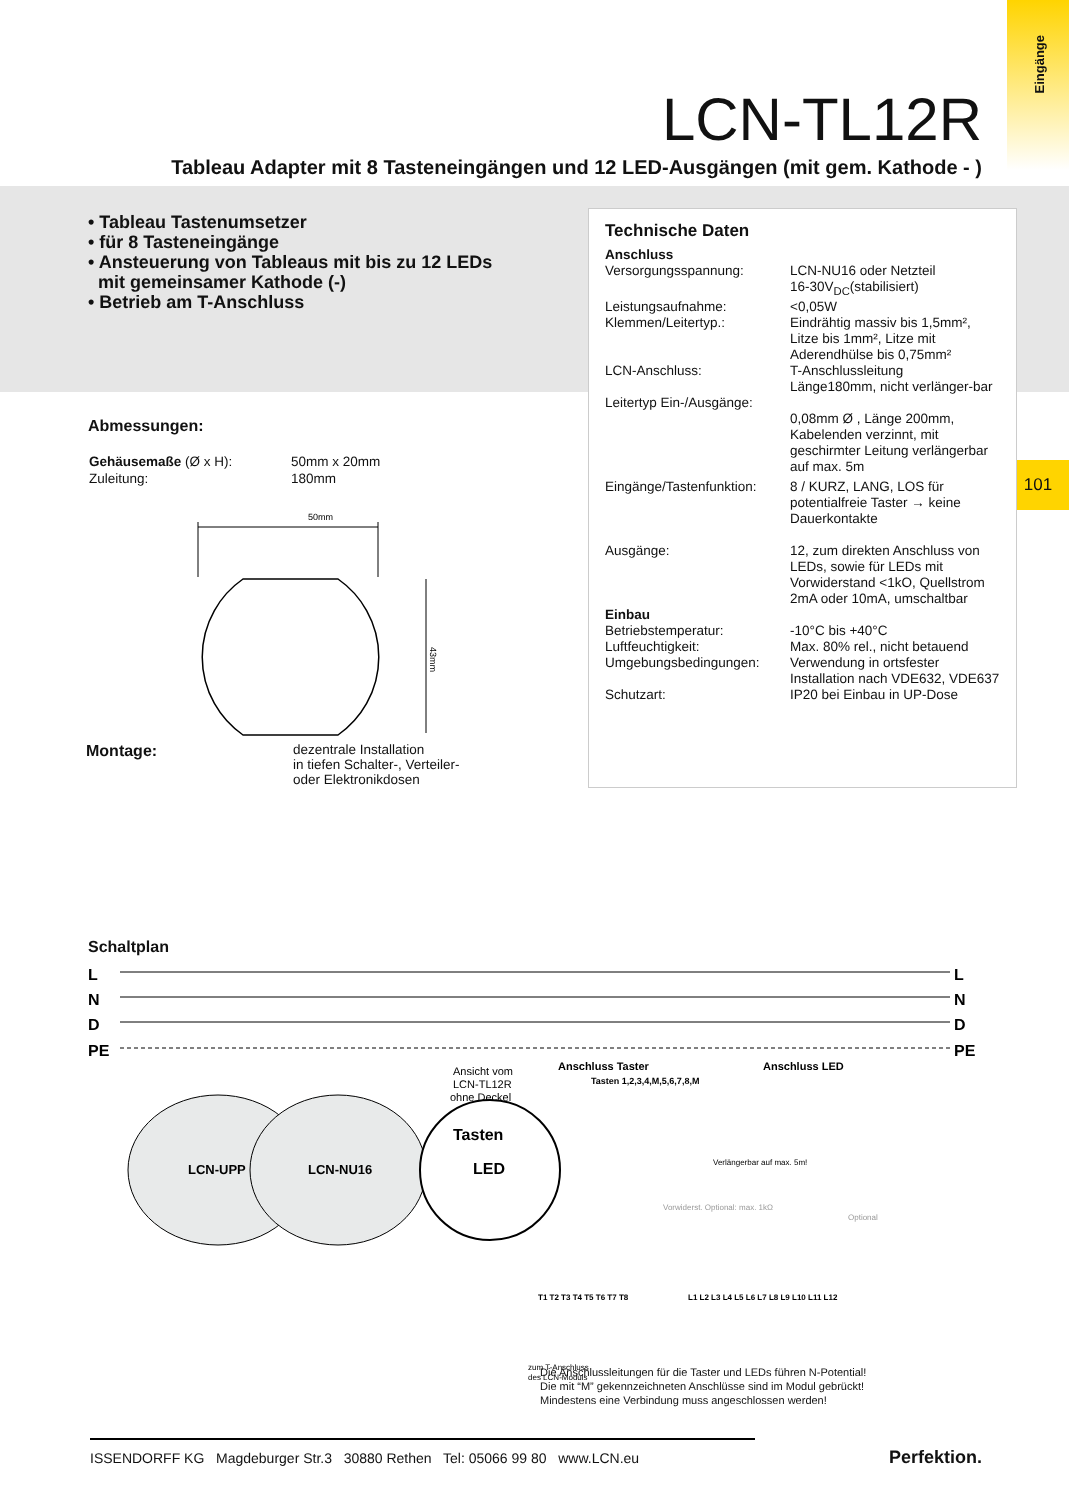Eingänge
101
LCN-TL12R
Tableau Adapter mit 8 Tasteneingängen und 12 LED-Ausgängen (mit gem. Kathode - )
• Tableau Tastenumsetzer
• für 8 Tasteneingänge
• Ansteuerung von Tableaus mit bis zu 12 LEDs
mit gemeinsamer Kathode (-)
• Betrieb am T-Anschluss
Abmessungen:
| Gehäusemaße (Ø x H): | 50mm x 20mm |
| Zuleitung: | 180mm |
50mm
43mm
| Montage: | dezentrale Installation in tiefen Schalter-, Verteiler- oder Elektronikdosen |
Technische Daten
| Anschluss | |
| Versorgungsspannung: | LCN-NU16 oder Netzteil 16-30V<sub>DC</sub>(stabilisiert) |
| Leistungsaufnahme: | <0,05W |
| Klemmen/Leitertyp.: | Eindrähtig massiv bis 1,5mm², Litze bis 1mm², Litze mit Aderendhülse bis 0,75mm² |
| LCN-Anschluss: | T-Anschlussleitung Länge180mm, nicht verlänger-bar |
| Leitertyp Ein-/Ausgänge: | 0,08mm Ø , Länge 200mm, Kabelenden verzinnt, mit geschirmter Leitung verlängerbar auf max. 5m |
| Eingänge/Tastenfunktion: | 8 / KURZ, LANG, LOS für potentialfreie Taster → keine Dauerkontakte |
| Ausgänge: | 12, zum direkten Anschluss von LEDs, sowie für LEDs mit Vorwiderstand <1kO, Quellstrom 2mA oder 10mA, umschaltbar |
| Einbau | |
| Betriebstemperatur: | -10°C bis +40°C |
| Luftfeuchtigkeit: | Max. 80% rel., nicht betauend |
| Umgebungsbedingungen: | Verwendung in ortsfester Installation nach VDE632, VDE637 |
| Schutzart: | IP20 bei Einbau in UP-Dose |
Schaltplan
L
N
D
PE
L
N
D
PE
LCN-UPP
LCN-NU16
Tasten
LED
Ansicht vom
LCN-TL12R
ohne Deckel
Anschluss Taster
Anschluss LED
Tasten 1,2,3,4,M,5,6,7,8,M
Verlängerbar auf max. 5m!
Vorwiderst. Optional: max. 1kΩ
Optional
zum T-Anschluss
des LCN-Moduls
T1 T2 T3 T4 T5 T6 T7 T8
L1 L2 L3 L4 L5 L6 L7 L8 L9 L10 L11 L12
Die Anschlussleitungen für die Taster und LEDs führen N-Potential!
Die mit “M” gekennzeichneten Anschlüsse sind im Modul gebrückt!
Mindestens eine Verbindung muss angeschlossen werden!
ISSENDORFF KG Magdeburger Str.3 30880 Rethen Tel: 05066 99 80 www.LCN.eu
Perfektion.